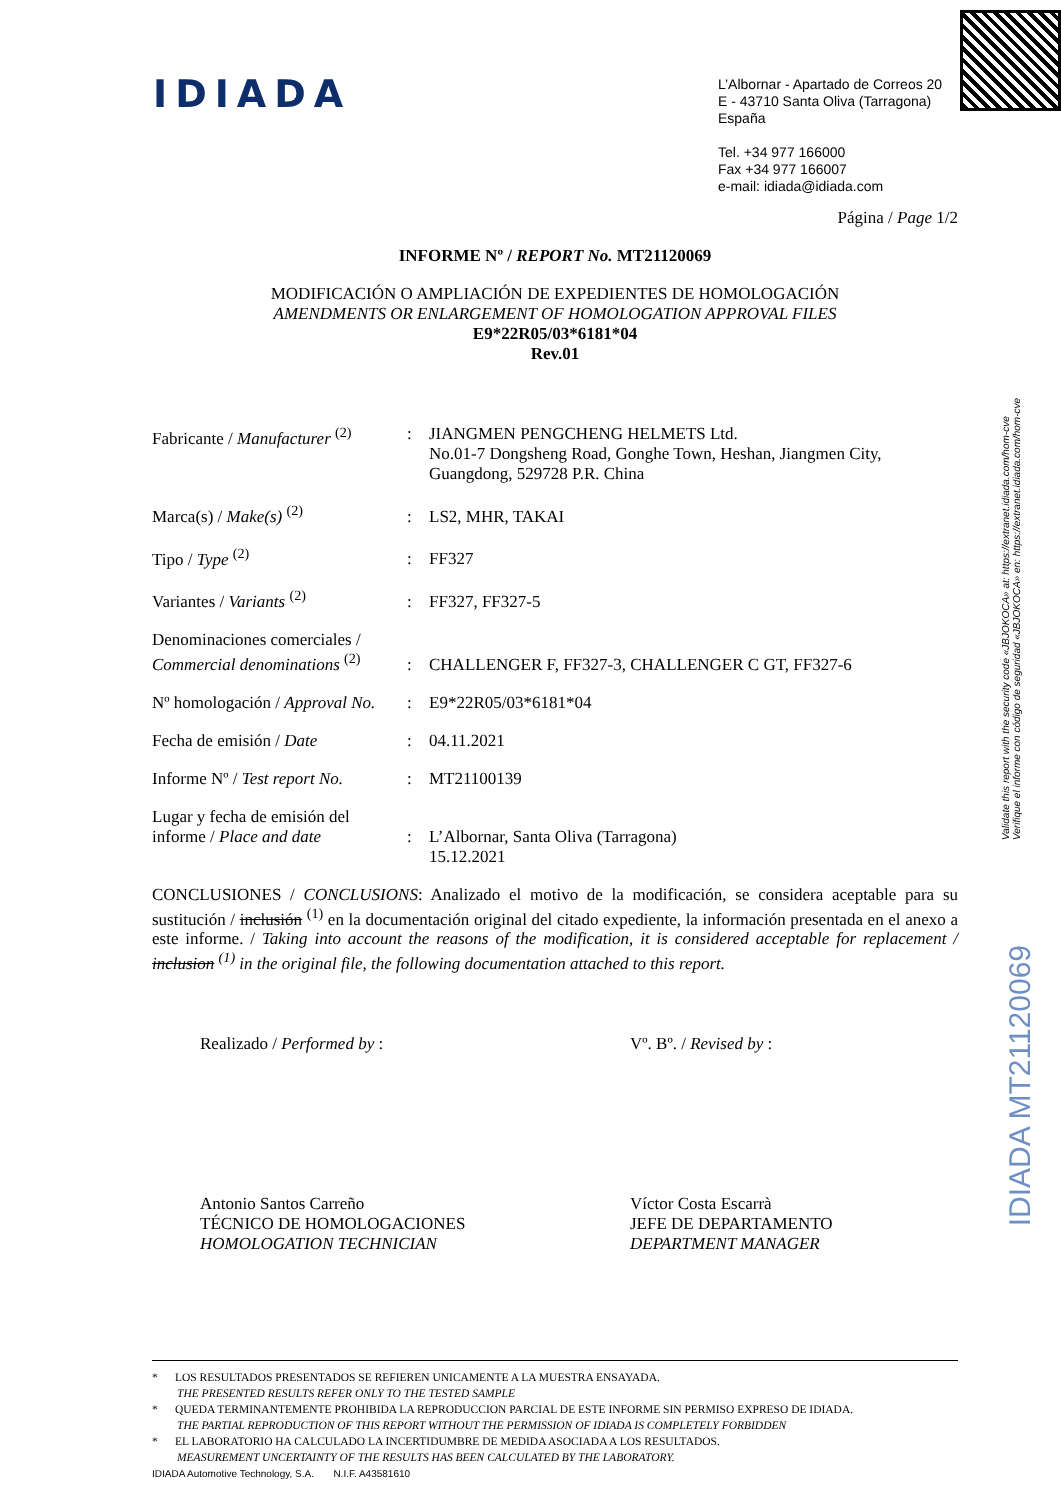IDIADA
L’Albornar - Apartado de Correos 20
E - 43710 Santa Oliva (Tarragona)
España
Tel. +34 977 166000
Fax +34 977 166007
e-mail: idiada@idiada.com
Validate this report with the security code «JBJOKOCA» at: https://extranet.idiada.com/hom-cve
Verifique el informe con código de seguridad «JBJOKOCA» en: https://extranet.idiada.com/hom-cve
IDIADA MT21120069
Página / Page 1/2
INFORME Nº / REPORT No. MT21120069
MODIFICACIÓN O AMPLIACIÓN DE EXPEDIENTES DE HOMOLOGACIÓN
AMENDMENTS OR ENLARGEMENT OF HOMOLOGATION APPROVAL FILES
E9*22R05/03*6181*04
Rev.01
| Fabricante / Manufacturer <sup>(2)</sup> | : | JIANGMEN PENGCHENG HELMETS Ltd. No.01-7 Dongsheng Road, Gonghe Town, Heshan, Jiangmen City, Guangdong, 529728 P.R. China |
| Marca(s) / Make(s) <sup>(2)</sup> | : | LS2, MHR, TAKAI |
| Tipo / Type <sup>(2)</sup> | : | FF327 |
| Variantes / Variants <sup>(2)</sup> | : | FF327, FF327-5 |
| Denominaciones comerciales / Commercial denominations <sup>(2)</sup> | : | CHALLENGER F, FF327-3, CHALLENGER C GT, FF327-6 |
| Nº homologación / Approval No. | : | E9*22R05/03*6181*04 |
| Fecha de emisión / Date | : | 04.11.2021 |
| Informe Nº / Test report No. | : | MT21100139 |
| Lugar y fecha de emisión del informe / Place and date | : | L’Albornar, Santa Oliva (Tarragona) 15.12.2021 |
CONCLUSIONES / CONCLUSIONS: Analizado el motivo de la modificación, se considera aceptable para su sustitución / inclusión <sup>(1)</sup> en la documentación original del citado expediente, la información presentada en el anexo a este informe. / Taking into account the reasons of the modification, it is considered acceptable for replacement / inclusion <sup>(1)</sup> in the original file, the following documentation attached to this report.
Realizado / Performed by :
Antonio Santos Carreño
TÉCNICO DE HOMOLOGACIONES
HOMOLOGATION TECHNICIAN
Vº. Bº. / Revised by :
Víctor Costa Escarrà
JEFE DE DEPARTAMENTO
DEPARTMENT MANAGER
* LOS RESULTADOS PRESENTADOS SE REFIEREN UNICAMENTE A LA MUESTRA ENSAYADA.
THE PRESENTED RESULTS REFER ONLY TO THE TESTED SAMPLE
* QUEDA TERMINANTEMENTE PROHIBIDA LA REPRODUCCION PARCIAL DE ESTE INFORME SIN PERMISO EXPRESO DE IDIADA.
THE PARTIAL REPRODUCTION OF THIS REPORT WITHOUT THE PERMISSION OF IDIADA IS COMPLETELY FORBIDDEN
* EL LABORATORIO HA CALCULADO LA INCERTIDUMBRE DE MEDIDA ASOCIADA A LOS RESULTADOS.
MEASUREMENT UNCERTAINTY OF THE RESULTS HAS BEEN CALCULATED BY THE LABORATORY.
IDIADA Automotive Technology, S.A. N.I.F. A43581610